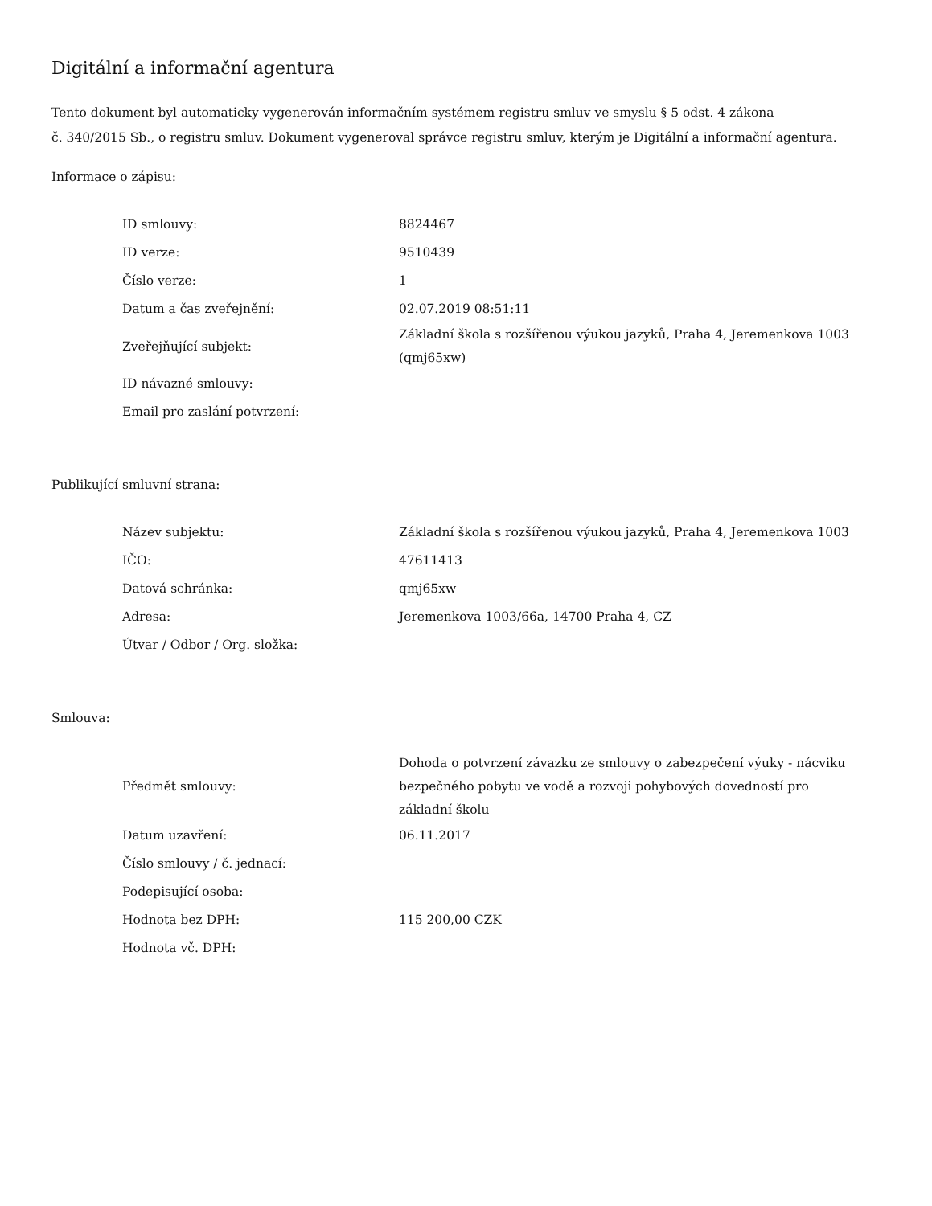Digitální a informační agentura
Tento dokument byl automaticky vygenerován informačním systémem registru smluv ve smyslu § 5 odst. 4 zákona
č. 340/2015 Sb., o registru smluv. Dokument vygeneroval správce registru smluv, kterým je Digitální a informační agentura.
Informace o zápisu:
| ID smlouvy: | 8824467 |
| ID verze: | 9510439 |
| Číslo verze: | 1 |
| Datum a čas zveřejnění: | 02.07.2019 08:51:11 |
| Zveřejňující subjekt: | Základní škola s rozšířenou výukou jazyků, Praha 4, Jeremenkova 1003 (qmj65xw) |
| ID návazné smlouvy: | |
| Email pro zaslání potvrzení: | |
Publikující smluvní strana:
| Název subjektu: | Základní škola s rozšířenou výukou jazyků, Praha 4, Jeremenkova 1003 |
| IČO: | 47611413 |
| Datová schránka: | qmj65xw |
| Adresa: | Jeremenkova 1003/66a, 14700 Praha 4, CZ |
| Útvar / Odbor / Org. složka: | |
Smlouva:
| Předmět smlouvy: | Dohoda o potvrzení závazku ze smlouvy o zabezpečení výuky - nácviku bezpečného pobytu ve vodě a rozvoji pohybových dovedností pro základní školu |
| Datum uzavření: | 06.11.2017 |
| Číslo smlouvy / č. jednací: | |
| Podepisující osoba: | |
| Hodnota bez DPH: | 115 200,00 CZK |
| Hodnota vč. DPH: | |